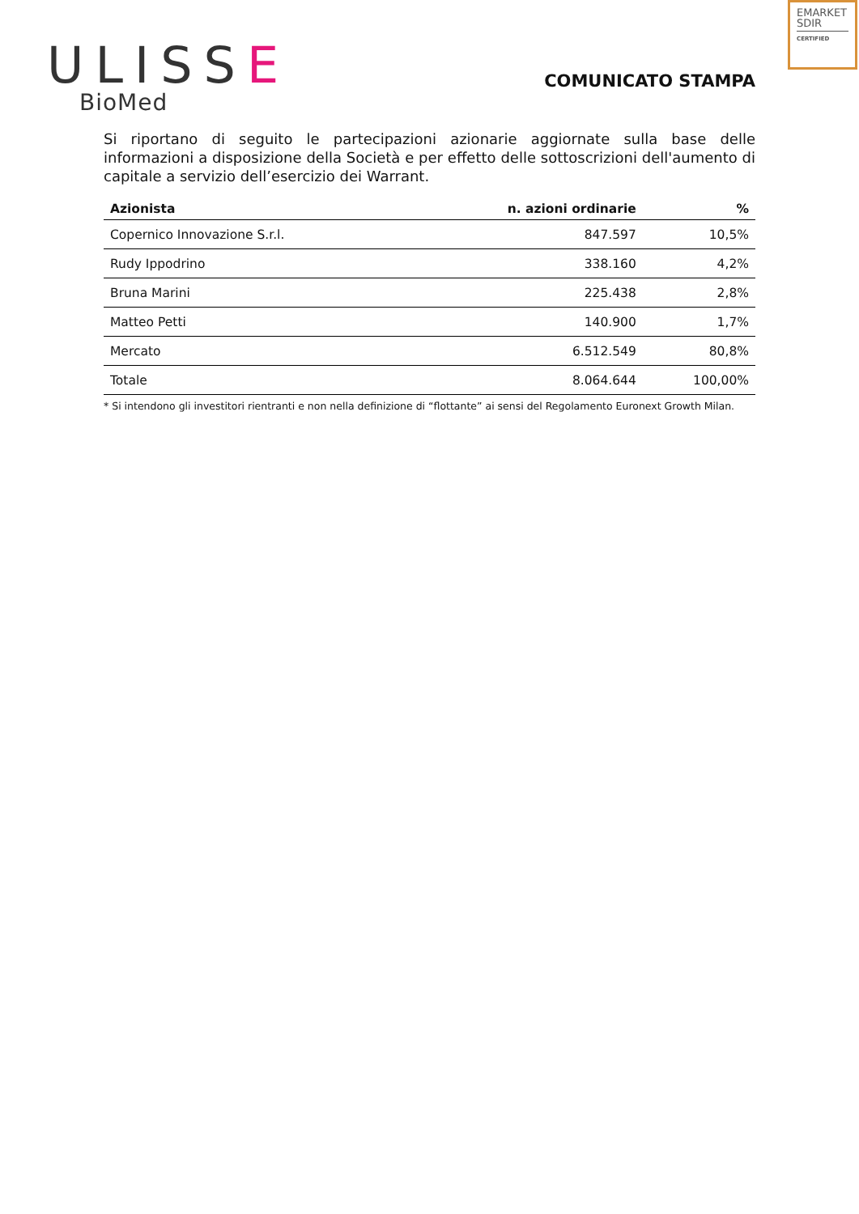EMARKET
SDIR
CERTIFIED
ULISSE
BioMed
COMUNICATO STAMPA
Si riportano di seguito le partecipazioni azionarie aggiornate sulla base delle informazioni a disposizione della Società e per effetto delle sottoscrizioni dell'aumento di capitale a servizio dell’esercizio dei Warrant.
| Azionista | n. azioni ordinarie | % |
| --- | --- | --- |
| Copernico Innovazione S.r.l. | 847.597 | 10,5% |
| Rudy Ippodrino | 338.160 | 4,2% |
| Bruna Marini | 225.438 | 2,8% |
| Matteo Petti | 140.900 | 1,7% |
| Mercato | 6.512.549 | 80,8% |
| Totale | 8.064.644 | 100,00% |
* Si intendono gli investitori rientranti e non nella definizione di “flottante” ai sensi del Regolamento Euronext Growth Milan.